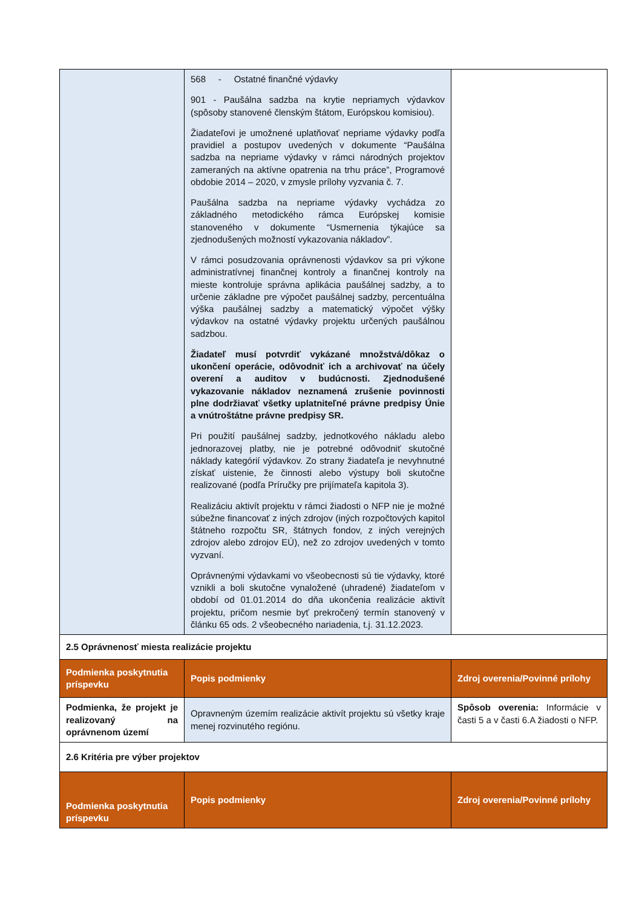| | 568 - Ostatné finančné výdavky 901 - Paušálna sadzba na krytie nepriamych výdavkov (spôsoby stanovené členským štátom, Európskou komisiou). Žiadateľovi je umožnené uplatňovať nepriame výdavky podľa pravidiel a postupov uvedených v dokumente “Paušálna sadzba na nepriame výdavky v rámci národných projektov zameraných na aktívne opatrenia na trhu práce”, Programové obdobie 2014 – 2020, v zmysle prílohy vyzvania č. 7. Paušálna sadzba na nepriame výdavky vychádza zo základného metodického rámca Európskej komisie stanoveného v dokumente “Usmernenia týkajúce sa zjednodušených možností vykazovania nákladov”. V rámci posudzovania oprávnenosti výdavkov sa pri výkone administratívnej finančnej kontroly a finančnej kontroly na mieste kontroluje správna aplikácia paušálnej sadzby, a to určenie základne pre výpočet paušálnej sadzby, percentuálna výška paušálnej sadzby a matematický výpočet výšky výdavkov na ostatné výdavky projektu určených paušálnou sadzbou. Žiadateľ musí potvrdiť vykázané množstvá/dôkaz o ukončení operácie, odôvodniť ich a archivovať na účely overení a auditov v budúcnosti. Zjednodušené vykazovanie nákladov neznamená zrušenie povinnosti plne dodržiavať všetky uplatniteľné právne predpisy Únie a vnútroštátne právne predpisy SR. Pri použití paušálnej sadzby, jednotkového nákladu alebo jednorazovej platby, nie je potrebné odôvodniť skutočné náklady kategórií výdavkov. Zo strany žiadateľa je nevyhnutné získať uistenie, že činnosti alebo výstupy boli skutočne realizované (podľa Príručky pre prijímateľa kapitola 3). Realizáciu aktivít projektu v rámci žiadosti o NFP nie je možné súbežne financovať z iných zdrojov (iných rozpočtových kapitol štátneho rozpočtu SR, štátnych fondov, z iných verejných zdrojov alebo zdrojov EÚ), než zo zdrojov uvedených v tomto vyzvaní. Oprávnenými výdavkami vo všeobecnosti sú tie výdavky, ktoré vznikli a boli skutočne vynaložené (uhradené) žiadateľom v období od 01.01.2014 do dňa ukončenia realizácie aktivít projektu, pričom nesmie byť prekročený termín stanovený v článku 65 ods. 2 všeobecného nariadenia, t.j. 31.12.2023. | |
| 2.5 Oprávnenosť miesta realizácie projektu | | |
| Podmienka poskytnutia príspevku | Popis podmienky | Zdroj overenia/Povinné prílohy |
| Podmienka, že projekt je realizovaný na oprávnenom území | Opravneným územím realizácie aktivít projektu sú všetky kraje menej rozvinutého regiónu. | Spôsob overenia: Informácie v časti 5 a v časti 6.A žiadosti o NFP. |
| 2.6 Kritéria pre výber projektov | | |
| Podmienka poskytnutia príspevku | Popis podmienky | Zdroj overenia/Povinné prílohy |